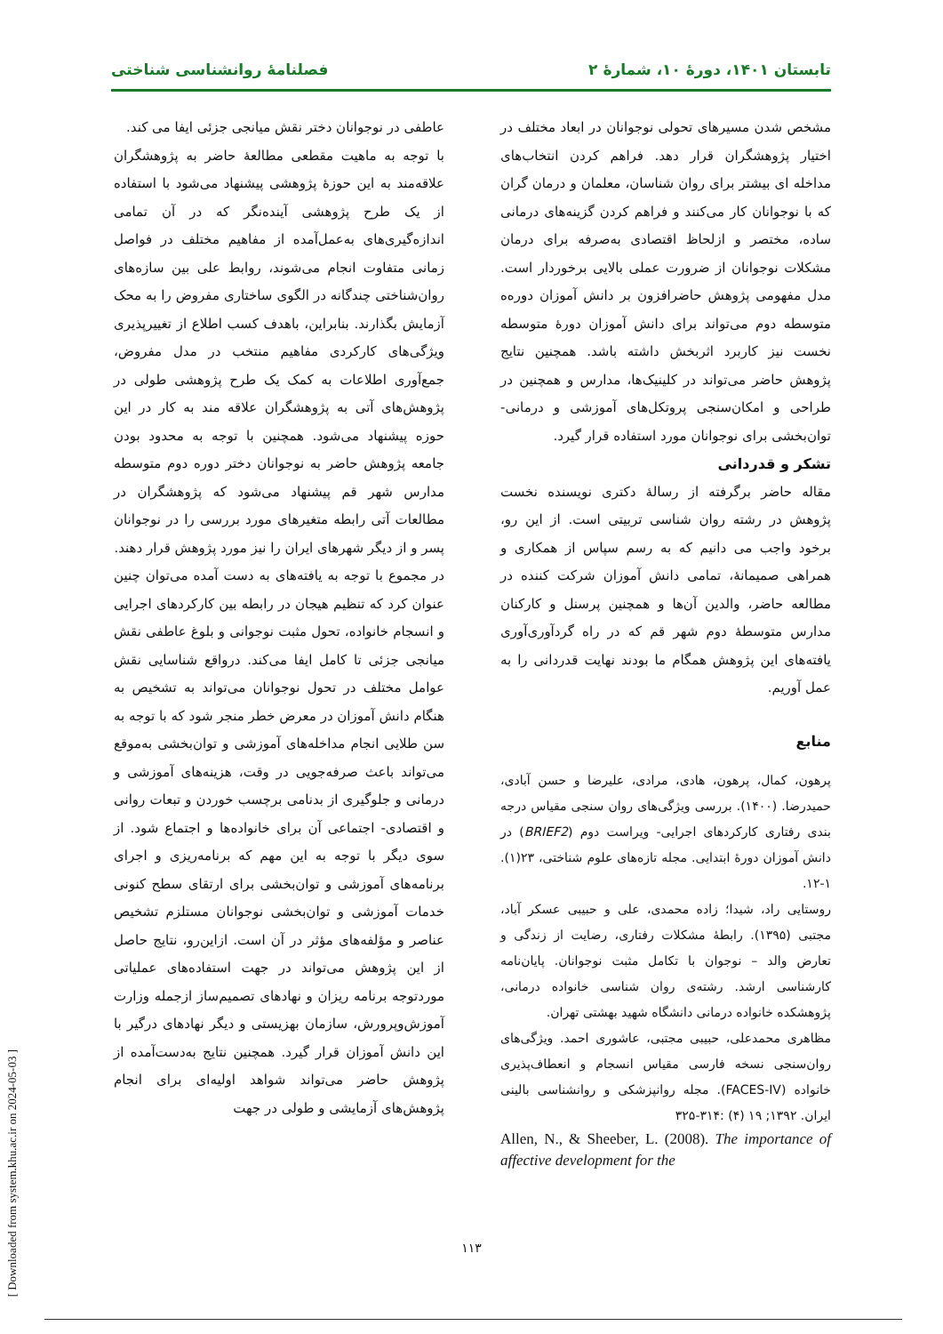تابستان ۱۴۰۱، دورهٔ ۱۰، شمارهٔ ۲ فصلنامهٔ روانشناسی شناختی
عاطفی در نوجوانان دختر نقش میانجی جزئی ایفا می کند.
با توجه به ماهیت مقطعی مطالعهٔ حاضر به پژوهشگران علاقه‌مند به این حوزهٔ پژوهشی پیشنهاد می‌شود با استفاده از یک طرح پژوهشی آینده‌نگر که در آن تمامی اندازه‌گیری‌های به‌عمل‌آمده از مفاهیم مختلف در فواصل زمانی متفاوت انجام می‌شوند، روابط علی بین سازه‌های روان‌شناختی چندگانه در الگوی ساختاری مفروض را به محک آزمایش بگذارند. بنابراین، باهدف کسب اطلاع از تغییرپذیری ویژگی‌های کارکردی مفاهیم منتخب در مدل مفروض، جمع‌آوری اطلاعات به کمک یک طرح پژوهشی طولی در پژوهش‌های آتی به پژوهشگران علاقه مند به کار در این حوزه پیشنهاد می‌شود. همچنین با توجه به محدود بودن جامعه پژوهش حاضر به نوجوانان دختر دوره دوم متوسطه مدارس شهر قم پیشنهاد می‌شود که پژوهشگران در مطالعات آتی رابطه متغیرهای مورد بررسی را در نوجوانان پسر و از دیگر شهرهای ایران را نیز مورد پژوهش قرار دهند.
در مجموع با توجه به یافته‌های به دست آمده می‌توان چنین عنوان کرد که تنظیم هیجان در رابطه بین کارکردهای اجرایی و انسجام خانواده، تحول مثبت نوجوانی و بلوغ عاطفی نقش میانجی جزئی تا کامل ایفا می‌کند. درواقع شناسایی نقش عوامل مختلف در تحول نوجوانان می‌تواند به تشخیص به هنگام دانش آموزان در معرض خطر منجر شود که با توجه به سن طلایی انجام مداخله‌های آموزشی و توان‌بخشی به‌موقع می‌تواند باعث صرفه‌جویی در وقت، هزینه‌های آموزشی و درمانی و جلوگیری از بدنامی برچسب خوردن و تبعات روانی و اقتصادی- اجتماعی آن برای خانواده‌ها و اجتماع شود. از سوی دیگر با توجه به این مهم که برنامه‌ریزی و اجرای برنامه‌های آموزشی و توان‌بخشی برای ارتقای سطح کنونی خدمات آموزشی و توان‌بخشی نوجوانان مستلزم تشخیص عناصر و مؤلفه‌های مؤثر در آن است. ازاین‌رو، نتایج حاصل از این پژوهش می‌تواند در جهت استفاده‌های عملیاتی موردتوجه برنامه ریزان و نهادهای تصمیم‌ساز ازجمله وزارت آموزش‌وپرورش، سازمان بهزیستی و دیگر نهادهای درگیر با این دانش آموزان قرار گیرد. همچنین نتایج به‌دست‌آمده از پژوهش حاضر می‌تواند شواهد اولیه‌ای برای انجام پژوهش‌های آزمایشی و طولی در جهت
مشخص شدن مسیرهای تحولی نوجوانان در ابعاد مختلف در اختیار پژوهشگران قرار دهد. فراهم کردن انتخاب‌های مداخله ای بیشتر برای روان شناسان، معلمان و درمان گران که با نوجوانان کار می‌کنند و فراهم کردن گزینه‌های درمانی ساده، مختصر و ازلحاظ اقتصادی به‌صرفه برای درمان مشکلات نوجوانان از ضرورت عملی بالایی برخوردار است. مدل مفهومی پژوهش حاضرافزون بر دانش آموزان دوره‌ه متوسطه دوم می‌تواند برای دانش آموزان دورهٔ متوسطه نخست نیز کاربرد اثربخش داشته باشد. همچنین نتایج پژوهش حاضر می‌تواند در کلینیک‌ها، مدارس و همچنین در طراحی و امکان‌سنجی پروتکل‌های آموزشی و درمانی- توان‌بخشی برای نوجوانان مورد استفاده قرار گیرد.
تشکر و قدردانی
مقاله حاضر برگرفته از رسالهٔ دکتری نویسنده نخست پژوهش در رشته روان شناسی تربیتی است. از این رو، برخود واجب می دانیم که به رسم سپاس از همکاری و همراهی صمیمانهٔ، تمامی دانش آموزان شرکت کننده در مطالعه حاضر، والدین آن‌ها و همچنین پرسنل و کارکنان مدارس متوسطهٔ دوم شهر قم که در راه گردآوری‌آوری یافته‌های این پژوهش همگام ما بودند نهایت قدردانی را به عمل آوریم.
منابع
پرهون، کمال، پرهون، هادی، مرادی، علیرضا و حسن آبادی، حمیدرضا. (۱۴۰۰). بررسی ویژگی‌های روان سنجی مقیاس درجه بندی رفتاری کارکردهای اجرایی- ویراست دوم (BRIEF2) در دانش آموزان دورهٔ ابتدایی. مجله تازه‌های علوم شناختی، ۲۳(۱). ۱-۱۲.
روستایی راد، شیدا؛ زاده محمدی، علی و حبیبی عسکر آباد، مجتبی (۱۳۹۵). رابطهٔ مشکلات رفتاری، رضایت از زندگی و تعارض والد – نوجوان با تکامل مثبت نوجوانان. پایان‌نامه کارشناسی ارشد. رشته‌ی روان شناسی خانواده درمانی، پژوهشکده خانواده درمانی دانشگاه شهید بهشتی تهران.
مظاهری محمدعلی، حبیبی مجتبی، عاشوری احمد. ویژگی‌های روان‌سنجی نسخه فارسی مقیاس انسجام و انعطاف‌پذیری خانواده (FACES-IV). مجله روانپزشکی و روانشناسی بالینی ایران. ۱۳۹۲; ۱۹ (۴) :۳۱۴-۳۲۵
Allen, N., & Sheeber, L. (2008). The importance of affective development for the
۱۱۳
[ Downloaded from system.khu.ac.ir on 2024-05-03 ]